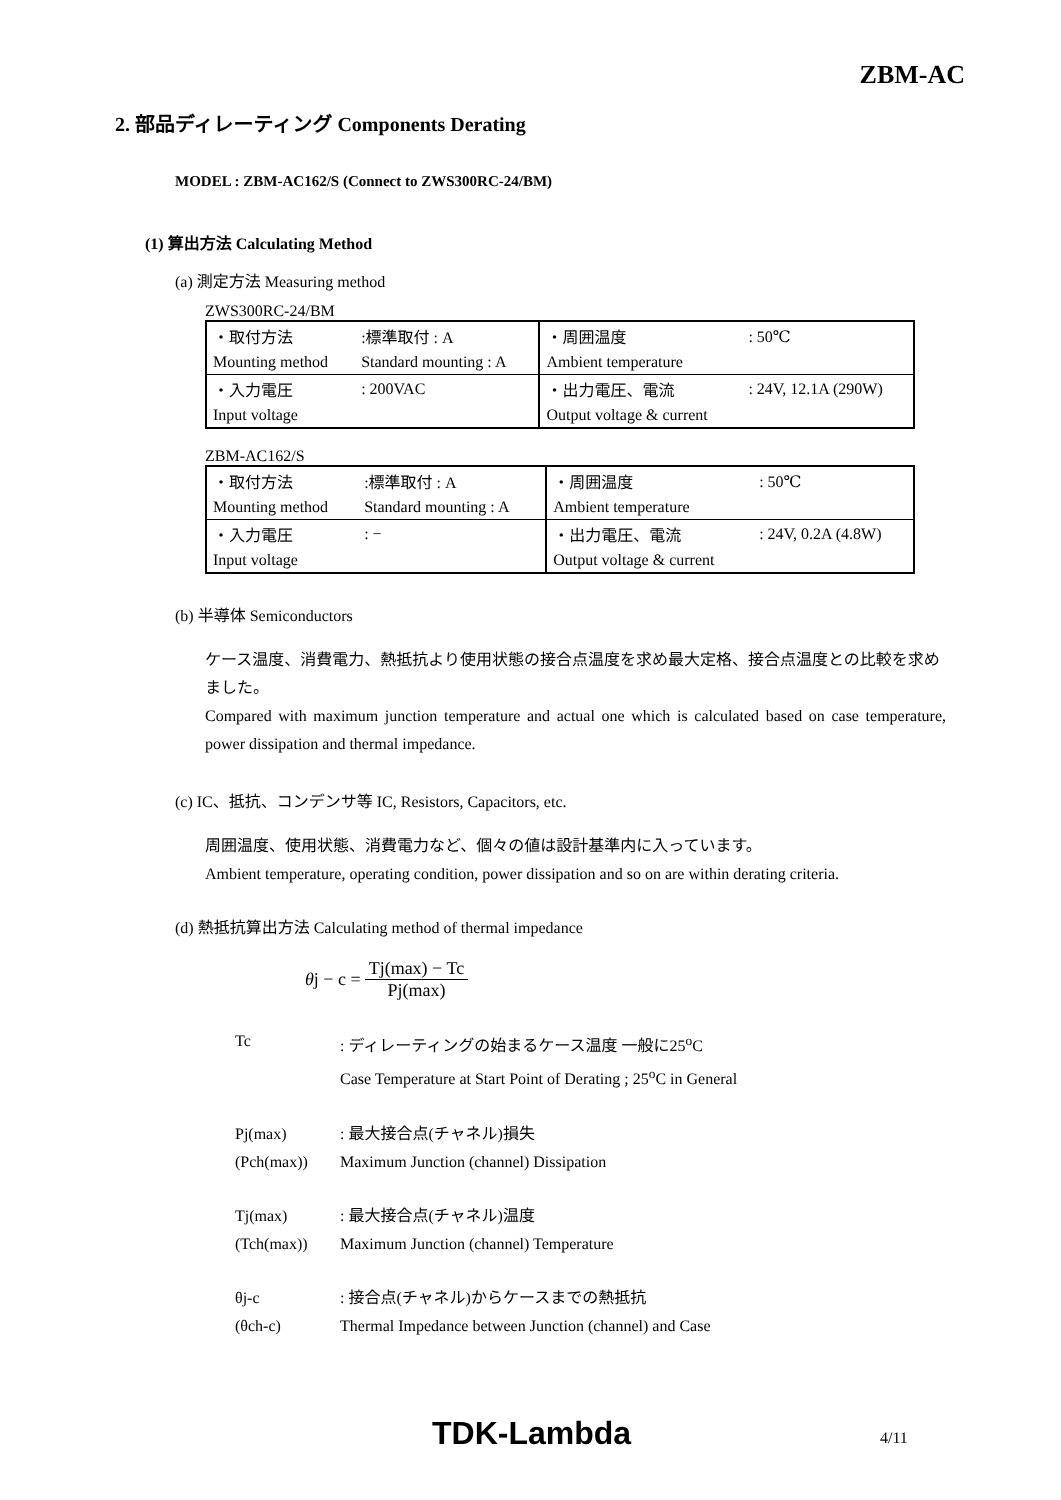ZBM-AC
2. 部品ディレーティング Components Derating
MODEL : ZBM-AC162/S (Connect to ZWS300RC-24/BM)
(1) 算出方法 Calculating Method
(a) 測定方法 Measuring method
ZWS300RC-24/BM
| ・取付方法 | :標準取付 : A | ・周囲温度 | : 50℃ |
| Mounting method | Standard mounting : A | Ambient temperature | |
| ・入力電圧 | : 200VAC | ・出力電圧、電流 | : 24V, 12.1A (290W) |
| Input voltage | | Output voltage & current | |
ZBM-AC162/S
| ・取付方法 | :標準取付 : A | ・周囲温度 | : 50℃ |
| Mounting method | Standard mounting : A | Ambient temperature | |
| ・入力電圧 | : − | ・出力電圧、電流 | : 24V, 0.2A (4.8W) |
| Input voltage | | Output voltage & current | |
(b) 半導体 Semiconductors
ケース温度、消費電力、熱抵抗より使用状態の接合点温度を求め最大定格、接合点温度との比較を求めました。
Compared with maximum junction temperature and actual one which is calculated based on case temperature, power dissipation and thermal impedance.
(c) IC、抵抗、コンデンサ等 IC, Resistors, Capacitors, etc.
周囲温度、使用状態、消費電力など、個々の値は設計基準内に入っています。
Ambient temperature, operating condition, power dissipation and so on are within derating criteria.
(d) 熱抵抗算出方法 Calculating method of thermal impedance
θj − c = Tj(max) − Tc Pj(max)
Tc: ディレーティングの始まるケース温度 一般に25<sup>o</sup>C
Case Temperature at Start Point of Derating ; 25<sup>o</sup>C in General
Pj(max): 最大接合点(チャネル)損失
(Pch(max)) Maximum Junction (channel) Dissipation
Tj(max): 最大接合点(チャネル)温度
(Tch(max)) Maximum Junction (channel) Temperature
θj-c: 接合点(チャネル)からケースまでの熱抵抗
(θch-c) Thermal Impedance between Junction (channel) and Case
TDK-Lambda 4/11